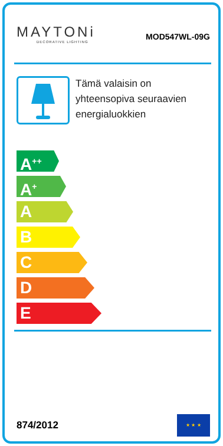MAYTONi
DECORATIVE LIGHTING
MOD547WL-09G
Tämä valaisin on yhteensopiva seuraavien energialuokkien
A<sup>++</sup>
A<sup>+</sup>
A
B
C
D
E
874/2012
★ ★ ★